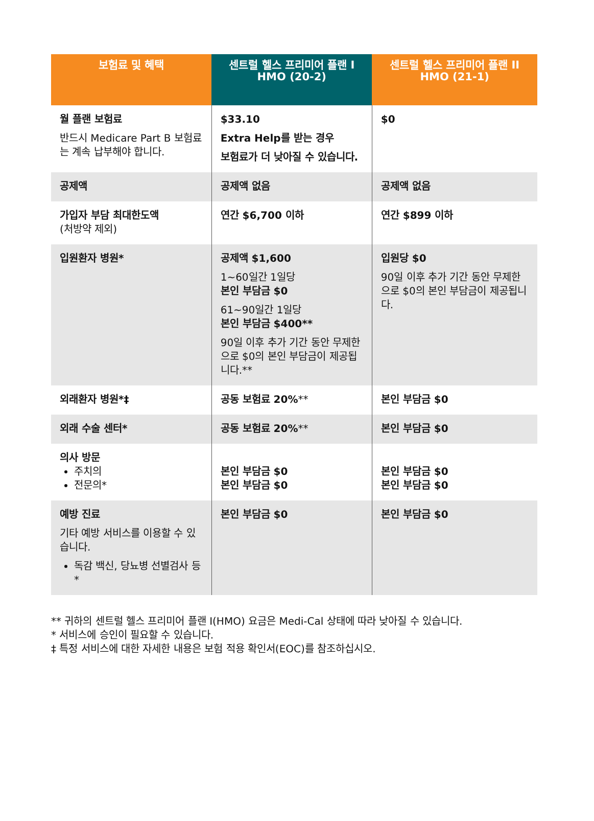| 보험료 및 혜택 | 센트럴 헬스 프리미어 플랜 I HMO (20-2) | 센트럴 헬스 프리미어 플랜 II HMO (21-1) |
| --- | --- | --- |
| 월 플랜 보험료 반드시 Medicare Part B 보험료는 계속 납부해야 합니다. | $33.10 Extra Help를 받는 경우 보험료가 더 낮아질 수 있습니다. | $0 |
| 공제액 | 공제액 없음 | 공제액 없음 |
| 가입자 부담 최대한도액 (처방약 제외) | 연간 $6,700 이하 | 연간 $899 이하 |
| 입원환자 병원* | 공제액 $1,600 1~60일간 1일당 본인 부담금 $0 61~90일간 1일당 본인 부담금 $400** 90일 이후 추가 기간 동안 무제한으로 $0의 본인 부담금이 제공됩니다.** | 입원당 $0 90일 이후 추가 기간 동안 무제한으로 $0의 본인 부담금이 제공됩니다. |
| 외래환자 병원*‡ | 공동 보험료 20% ** | 본인 부담금 $0 |
| 외래 수술 센터* | 공동 보험료 20% ** | 본인 부담금 $0 |
| 의사 방문 주치의 전문의* | 본인 부담금 $0 본인 부담금 $0 | 본인 부담금 $0 본인 부담금 $0 |
| 예방 진료 기타 예방 서비스를 이용할 수 있습니다. 독감 백신, 당뇨병 선별검사 등* | 본인 부담금 $0 | 본인 부담금 $0 |
** 귀하의 센트럴 헬스 프리미어 플랜 I(HMO) 요금은 Medi-Cal 상태에 따라 낮아질 수 있습니다.
* 서비스에 승인이 필요할 수 있습니다.
‡ 특정 서비스에 대한 자세한 내용은 보험 적용 확인서(EOC)를 참조하십시오.